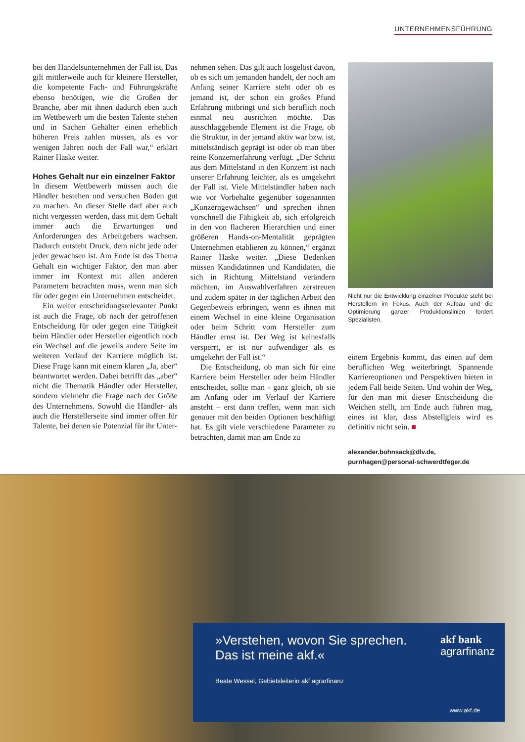UNTERNEHMENSFÜHRUNG
bei den Handelsunternehmen der Fall ist. Das gilt mittlerweile auch für kleinere Hersteller, die kompetente Fach- und Führungskräfte ebenso benötigen, wie die Großen der Branche, aber mit ihnen dadurch eben auch im Wettbewerb um die besten Talente stehen und in Sachen Gehälter einen erheblich höheren Preis zahlen müssen, als es vor wenigen Jahren noch der Fall war,“ erklärt Rainer Haske weiter.
Hohes Gehalt nur ein einzelner Faktor
In diesem Wettbewerb müssen auch die Händler bestehen und versuchen Boden gut zu machen. An dieser Stelle darf aber auch nicht vergessen werden, dass mit dem Gehalt immer auch die Erwartungen und Anforderungen des Arbeitgebers wachsen. Dadurch entsteht Druck, dem nicht jede oder jeder gewachsen ist. Am Ende ist das Thema Gehalt ein wichtiger Faktor, den man aber immer im Kontext mit allen anderen Parametern betrachten muss, wenn man sich für oder gegen ein Unternehmen entscheidet.
Ein weiter entscheidungsrelevanter Punkt ist auch die Frage, ob nach der getroffenen Entscheidung für oder gegen eine Tätigkeit beim Händler oder Hersteller eigentlich noch ein Wechsel auf die jeweils andere Seite im weiteren Verlauf der Karriere möglich ist. Diese Frage kann mit einem klaren „Ja, aber“ beantwortet werden. Dabei betrifft das „aber“ nicht die Thematik Händler oder Hersteller, sondern vielmehr die Frage nach der Größe des Unternehmens. Sowohl die Händler- als auch die Herstellerseite sind immer offen für Talente, bei denen sie Potenzial für ihr Unter-
nehmen sehen. Das gilt auch losgelöst davon, ob es sich um jemanden handelt, der noch am Anfang seiner Karriere steht oder ob es jemand ist, der schon ein großes Pfund Erfahrung mitbringt und sich beruflich noch einmal neu ausrichten möchte. Das ausschlaggebende Element ist die Frage, ob die Struktur, in der jemand aktiv war bzw. ist, mittelständisch geprägt ist oder ob man über reine Konzernerfahrung verfügt. „Der Schritt aus dem Mittelstand in den Konzern ist nach unserer Erfahrung leichter, als es umgekehrt der Fall ist. Viele Mittelständler haben nach wie vor Vorbehalte gegenüber sogenannten „Konzerngewächsen“ und sprechen ihnen vorschnell die Fähigkeit ab, sich erfolgreich in den von flacheren Hierarchien und einer größeren Hands-on-Mentalität geprägten Unternehmen etablieren zu können,“ ergänzt Rainer Haske weiter. „Diese Bedenken müssen Kandidatinnen und Kandidaten, die sich in Richtung Mittelstand verändern möchten, im Auswahlverfahren zerstreuen und zudem später in der täglichen Arbeit den Gegenbeweis erbringen, wenn es ihnen mit einem Wechsel in eine kleine Organisation oder beim Schritt vom Hersteller zum Händler ernst ist. Der Weg ist keinesfalls versperrt, er ist nur aufwendiger als es umgekehrt der Fall ist.“
Die Entscheidung, ob man sich für eine Karriere beim Hersteller oder beim Händler entscheidet, sollte man - ganz gleich, ob sie am Anfang oder im Verlauf der Karriere ansteht – erst dann treffen, wenn man sich genauer mit den beiden Optionen beschäftigt hat. Es gilt viele verschiedene Parameter zu betrachten, damit man am Ende zu
Nicht nur die Entwicklung einzelner Produkte steht bei Herstellern im Fokus. Auch der Aufbau und die Optimierung ganzer Produktionslinien fordert Spezialisten.
einem Ergebnis kommt, das einen auf dem beruflichen Weg weiterbringt. Spannende Karriereoptionen und Perspektiven bieten in jedem Fall beide Seiten. Und wohin der Weg, für den man mit dieser Entscheidung die Weichen stellt, am Ende auch führen mag, eines ist klar, dass Abstellgleis wird es definitiv nicht sein. ■
alexander.bohnsack@dlv.de,
purnhagen@personal-schwerdtfeger.de
»Verstehen, wovon Sie sprechen.
Das ist meine akf.«
Beate Wessel, Gebietsleiterin akf agrarfinanz
akf bank
agrarfinanz
www.akf.de